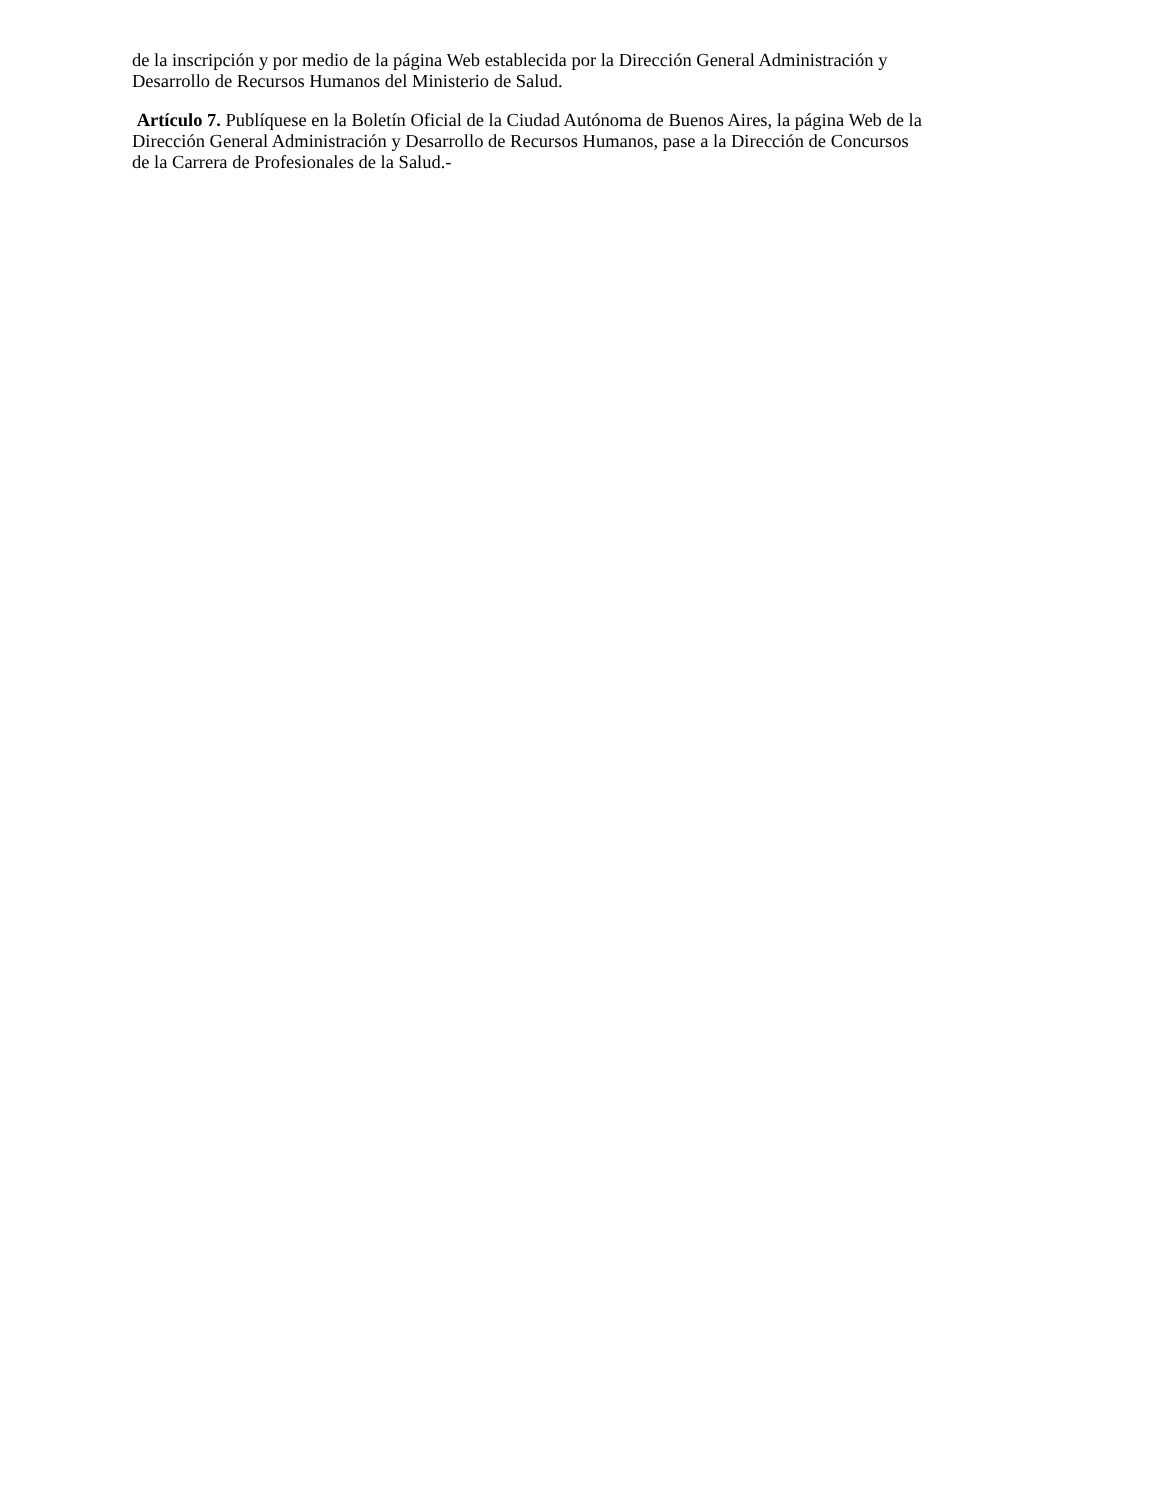de la inscripción y por medio de la página Web establecida por la Dirección General Administración y
Desarrollo de Recursos Humanos del Ministerio de Salud.
Artículo 7. Publíquese en la Boletín Oficial de la Ciudad Autónoma de Buenos Aires, la página Web de la
Dirección General Administración y Desarrollo de Recursos Humanos, pase a la Dirección de Concursos
de la Carrera de Profesionales de la Salud.-